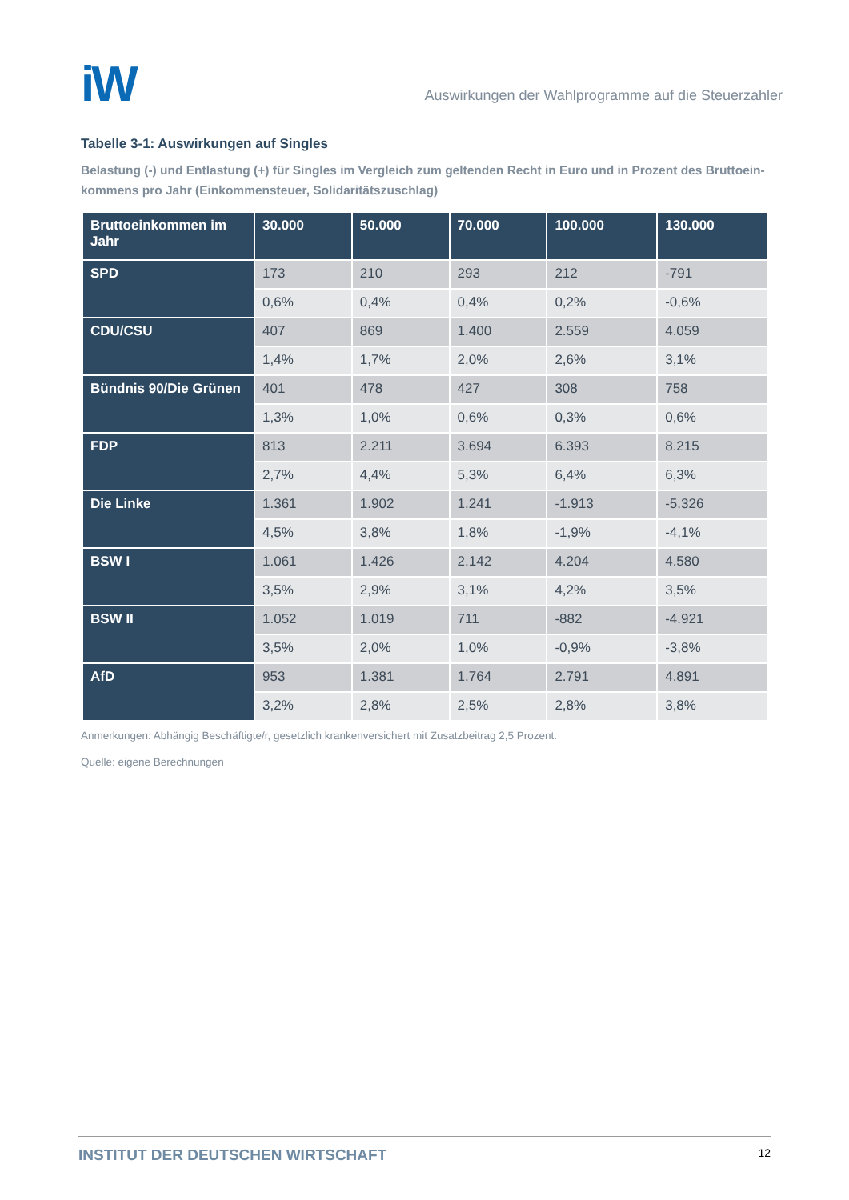iW
Auswirkungen der Wahlprogramme auf die Steuerzahler
Tabelle 3-1: Auswirkungen auf Singles
Belastung (-) und Entlastung (+) für Singles im Vergleich zum geltenden Recht in Euro und in Prozent des Bruttoein-kommens pro Jahr (Einkommensteuer, Solidaritätszuschlag)
| Bruttoeinkommen im Jahr | 30.000 | 50.000 | 70.000 | 100.000 | 130.000 |
| --- | --- | --- | --- | --- | --- |
| SPD | 173 | 210 | 293 | 212 | -791 |
| | 0,6% | 0,4% | 0,4% | 0,2% | -0,6% |
| CDU/CSU | 407 | 869 | 1.400 | 2.559 | 4.059 |
| | 1,4% | 1,7% | 2,0% | 2,6% | 3,1% |
| Bündnis 90/Die Grünen | 401 | 478 | 427 | 308 | 758 |
| | 1,3% | 1,0% | 0,6% | 0,3% | 0,6% |
| FDP | 813 | 2.211 | 3.694 | 6.393 | 8.215 |
| | 2,7% | 4,4% | 5,3% | 6,4% | 6,3% |
| Die Linke | 1.361 | 1.902 | 1.241 | -1.913 | -5.326 |
| | 4,5% | 3,8% | 1,8% | -1,9% | -4,1% |
| BSW I | 1.061 | 1.426 | 2.142 | 4.204 | 4.580 |
| | 3,5% | 2,9% | 3,1% | 4,2% | 3,5% |
| BSW II | 1.052 | 1.019 | 711 | -882 | -4.921 |
| | 3,5% | 2,0% | 1,0% | -0,9% | -3,8% |
| AfD | 953 | 1.381 | 1.764 | 2.791 | 4.891 |
| | 3,2% | 2,8% | 2,5% | 2,8% | 3,8% |
Anmerkungen: Abhängig Beschäftigte/r, gesetzlich krankenversichert mit Zusatzbeitrag 2,5 Prozent.
Quelle: eigene Berechnungen
INSTITUT DER DEUTSCHEN WIRTSCHAFT 12